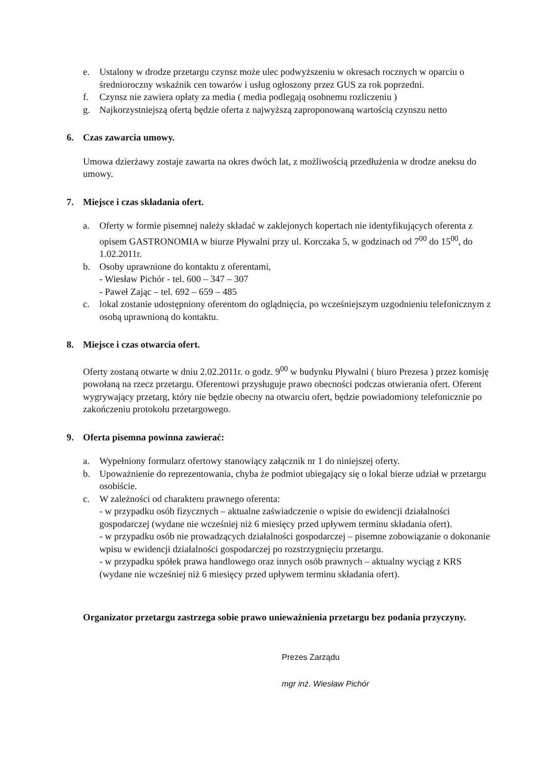e. Ustalony w drodze przetargu czynsz może ulec podwyższeniu w okresach rocznych w oparciu o średnioroczny wskaźnik cen towarów i usług ogłoszony przez GUS za rok poprzedni.
f. Czynsz nie zawiera opłaty za media ( media podlegają osobnemu rozliczeniu )
g. Najkorzystniejszą ofertą będzie oferta z najwyższą zaproponowaną wartością czynszu netto
6. Czas zawarcia umowy.
Umowa dzierżawy zostaje zawarta na okres dwóch lat, z możliwością przedłużenia w drodze aneksu do umowy.
7. Miejsce i czas składania ofert.
a. Oferty w formie pisemnej należy składać w zaklejonych kopertach nie identyfikujących oferenta z opisem GASTRONOMIA w biurze Pływalni przy ul. Korczaka 5, w godzinach od 7<sup>00</sup> do 15<sup>00</sup>, do 1.02.2011r.
b. Osoby uprawnione do kontaktu z oferentami,
- Wiesław Pichór - tel. 600 – 347 – 307
- Paweł Zając – tel. 692 – 659 – 485
c. lokal zostanie udostępniony oferentom do oglądnięcia, po wcześniejszym uzgodnieniu telefonicznym z osobą uprawnioną do kontaktu.
8. Miejsce i czas otwarcia ofert.
Oferty zostaną otwarte w dniu 2.02.2011r. o godz. 9<sup>00</sup> w budynku Pływalni ( biuro Prezesa ) przez komisję powołaną na rzecz przetargu. Oferentowi przysługuje prawo obecności podczas otwierania ofert. Oferent wygrywający przetarg, który nie będzie obecny na otwarciu ofert, będzie powiadomiony telefonicznie po zakończeniu protokołu przetargowego.
9. Oferta pisemna powinna zawierać:
a. Wypełniony formularz ofertowy stanowiący załącznik nr 1 do niniejszej oferty.
b. Upoważnienie do reprezentowania, chyba że podmiot ubiegający się o lokal bierze udział w przetargu osobiście.
c. W zależności od charakteru prawnego oferenta:
- w przypadku osób fizycznych – aktualne zaświadczenie o wpisie do ewidencji działalności gospodarczej (wydane nie wcześniej niż 6 miesięcy przed upływem terminu składania ofert).
- w przypadku osób nie prowadzących działalności gospodarczej – pisemne zobowiązanie o dokonanie wpisu w ewidencji działalności gospodarczej po rozstrzygnięciu przetargu.
- w przypadku spółek prawa handlowego oraz innych osób prawnych – aktualny wyciąg z KRS (wydane nie wcześniej niż 6 miesięcy przed upływem terminu składania ofert).
Organizator przetargu zastrzega sobie prawo unieważnienia przetargu bez podania przyczyny.
Prezes Zarządu
mgr inż. Wiesław Pichór